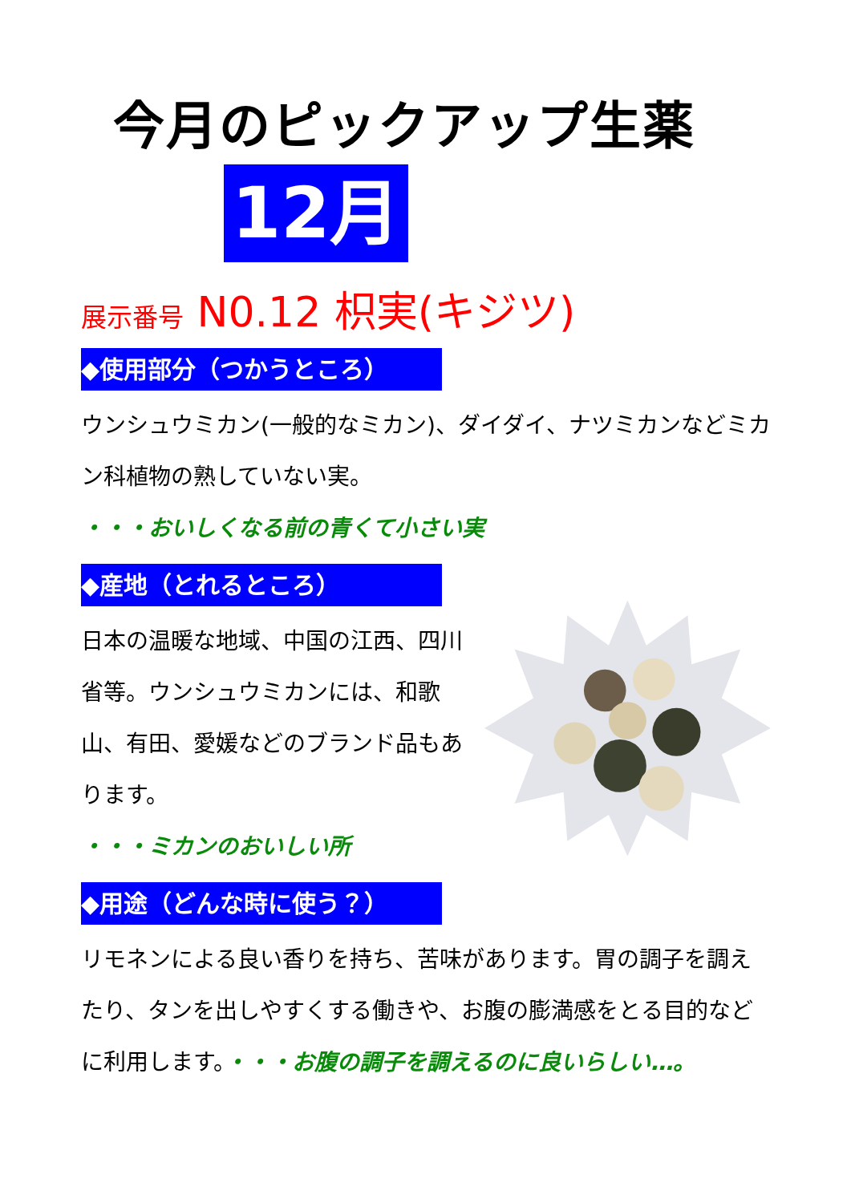今月のピックアップ生薬
12月
展示番号 N0.12 枳実(キジツ)
◆使用部分（つかうところ）
ウンシュウミカン(一般的なミカン)、ダイダイ、ナツミカンなどミカン科植物の熟していない実。
・・・おいしくなる前の青くて小さい実
◆産地（とれるところ）
日本の温暖な地域、中国の江西、四川省等。ウンシュウミカンには、和歌山、有田、愛媛などのブランド品もあります。
・・・ミカンのおいしい所
◆用途（どんな時に使う？）
リモネンによる良い香りを持ち、苦味があります。胃の調子を調えたり、タンを出しやすくする働きや、お腹の膨満感をとる目的などに利用します。・・・お腹の調子を調えるのに良いらしい…。